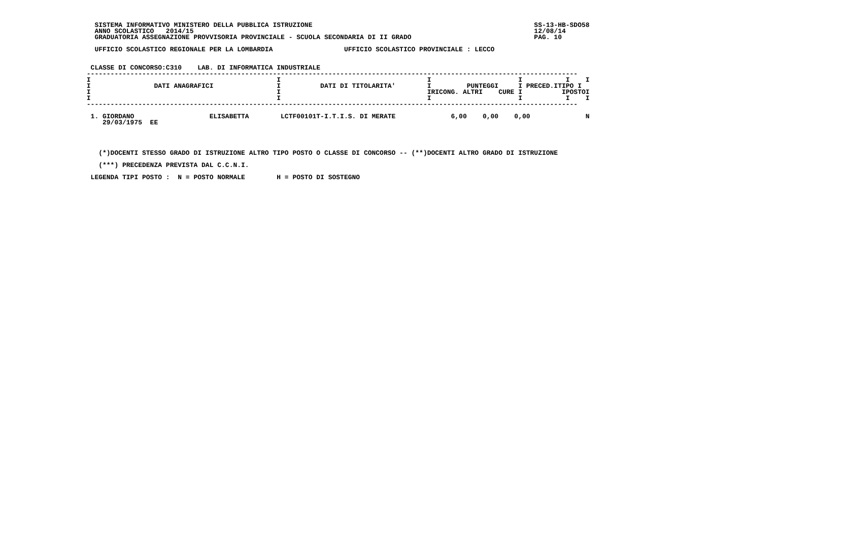SISTEMA INFORMATIVO MINISTERO DELLA PUBBLICA ISTRUZIONE                                                        SS-13-HB-SDO58
   ANNO SCOLASTICO   2014/15                                                                                      12/08/14
   GRADUATORIA ASSEGNAZIONE PROVVISORIA PROVINCIALE - SCUOLA SECONDARIA DI II GRADO                               PAG. 10

   UFFICIO SCOLASTICO REGIONALE PER LA LOMBARDIA                  UFFICIO SCOLASTICO PROVINCIALE : LECCO


  CLASSE DI CONCORSO:C310    LAB. DI INFORMATICA INDUSTRIALE
 ----------------------------------------------------------------------------------------------------------------------------
 I                                               I                                     I                      I           I    I
 I                DATI ANAGRAFICI                I          DATI DI TITOLARITA'        I         PUNTEGGI     I PRECED.ITIPO I
 I                                               I                                     IRICONG. ALTRI    CURE I          IPOSTOI
 I                                               I                                     I                      I           I    I
 ----------------------------------------------------------------------------------------------------------------------------

  1. GIORDANO                   ELISABETTA        LCTF00101T-I.T.I.S. DI MERATE              6,00    0,00    0,00              N
     29/03/1975  EE




    (*)DOCENTI STESSO GRADO DI ISTRUZIONE ALTRO TIPO POSTO O CLASSE DI CONCORSO -- (**)DOCENTI ALTRO GRADO DI ISTRUZIONE

    (***) PRECEDENZA PREVISTA DAL C.C.N.I.

  LEGENDA TIPI POSTO :  N = POSTO NORMALE        H = POSTO DI SOSTEGNO